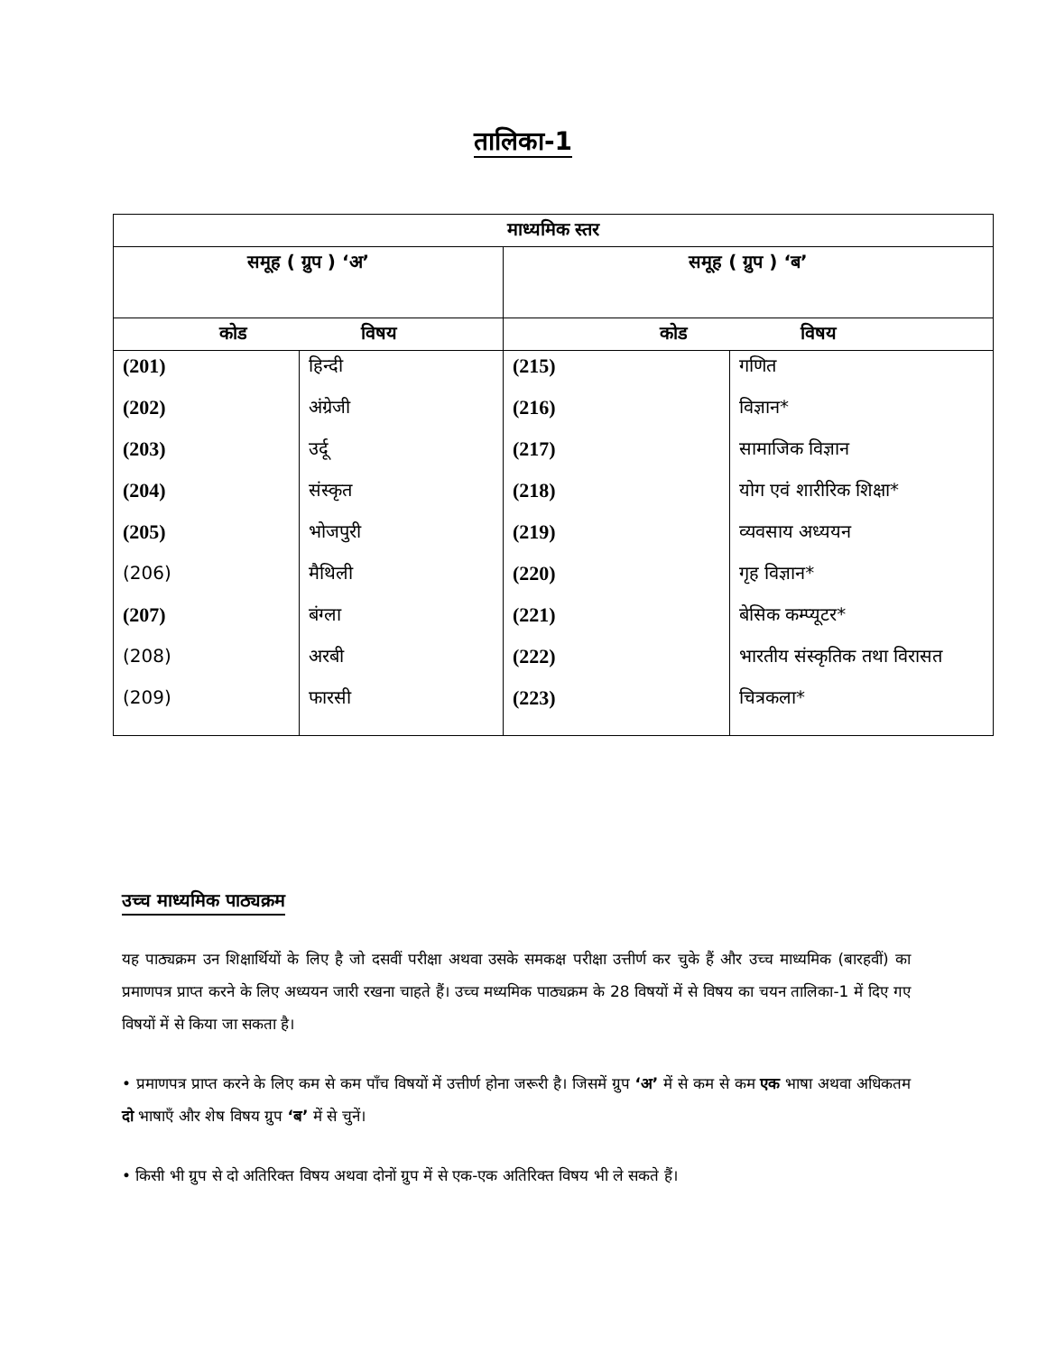तालिका-1
| माध्यमिक स्तर | | | |
| --- | --- | --- | --- |
| समूह ( ग्रुप ) ‘अ’ | | समूह ( ग्रुप ) ‘ब’ | |
| कोड विषय | | कोड विषय | |
| (201) | हिन्दी | (215) | गणित |
| (202) | अंग्रेजी | (216) | विज्ञान* |
| (203) | उर्दू | (217) | सामाजिक विज्ञान |
| (204) | संस्कृत | (218) | योग एवं शारीरिक शिक्षा* |
| (205) | भोजपुरी | (219) | व्यवसाय अध्ययन |
| (206) | मैथिली | (220) | गृह विज्ञान* |
| (207) | बंग्ला | (221) | बेसिक कम्प्यूटर* |
| (208) | अरबी | (222) | भारतीय संस्कृतिक तथा विरासत |
| (209) | फारसी | (223) | चित्रकला* |
उच्च माध्यमिक पाठ्यक्रम
यह पाठ्यक्रम उन शिक्षार्थियों के लिए है जो दसवीं परीक्षा अथवा उसके समकक्ष परीक्षा उत्तीर्ण कर चुके हैं और उच्च माध्यमिक (बारहवीं) का प्रमाणपत्र प्राप्त करने के लिए अध्ययन जारी रखना चाहते हैं। उच्च मध्यमिक पाठ्यक्रम के 28 विषयों में से विषय का चयन तालिका-1 में दिए गए विषयों में से किया जा सकता है।
• प्रमाणपत्र प्राप्त करने के लिए कम से कम पाँच विषयों में उत्तीर्ण होना जरूरी है। जिसमें ग्रुप ‘अ’ में से कम से कम एक भाषा अथवा अधिकतम दो भाषाएँ और शेष विषय ग्रुप ‘ब’ में से चुनें।
• किसी भी ग्रुप से दो अतिरिक्त विषय अथवा दोनों ग्रुप में से एक-एक अतिरिक्त विषय भी ले सकते हैं।